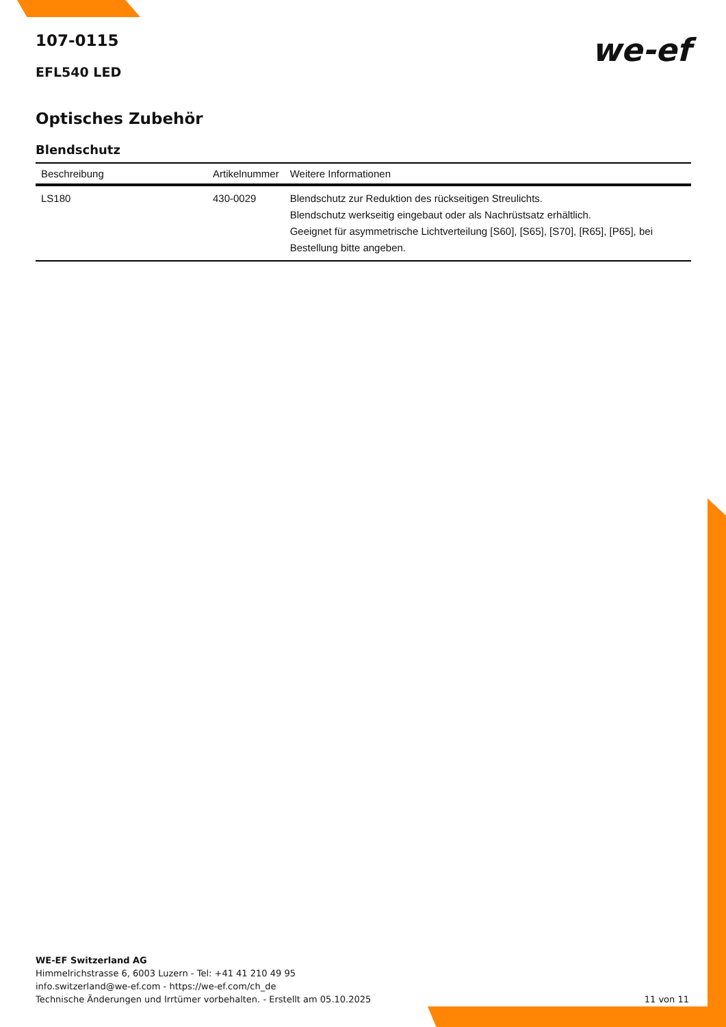107-0115
EFL540 LED
we-ef
Optisches Zubehör
Blendschutz
| Beschreibung | Artikelnummer | Weitere Informationen |
| --- | --- | --- |
| LS180 | 430-0029 | Blendschutz zur Reduktion des rückseitigen Streulichts. Blendschutz werkseitig eingebaut oder als Nachrüstsatz erhältlich. Geeignet für asymmetrische Lichtverteilung [S60], [S65], [S70], [R65], [P65], bei Bestellung bitte angeben. |
WE-EF Switzerland AG
Himmelrichstrasse 6, 6003 Luzern - Tel: +41 41 210 49 95
info.switzerland@we-ef.com - https://we-ef.com/ch_de
Technische Änderungen und Irrtümer vorbehalten. - Erstellt am 05.10.2025 11 von 11